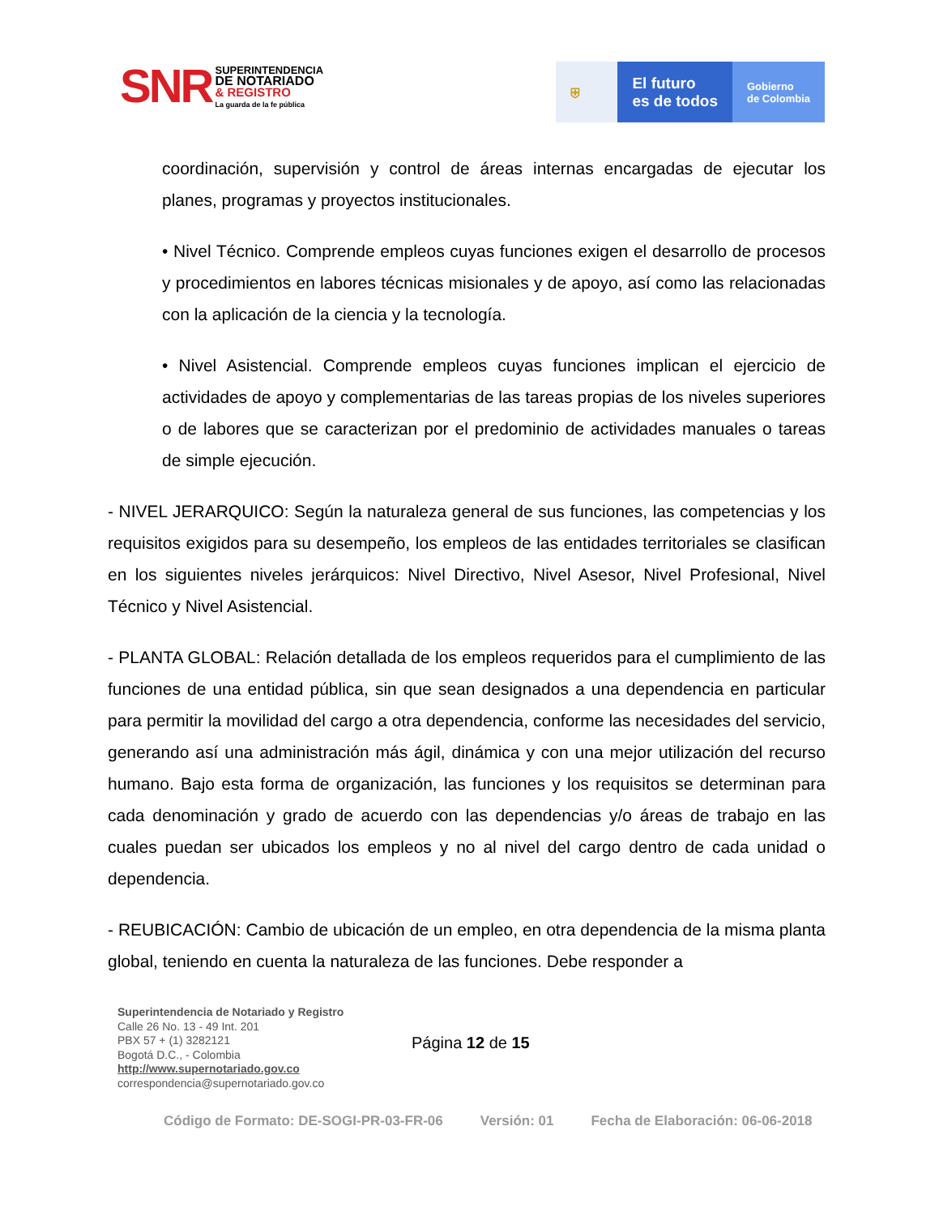SNR
SUPERINTENDENCIA
DE NOTARIADO
& REGISTRO
La guarda de la fe pública
⛨
El futuro
es de todos
Gobierno
de Colombia
coordinación, supervisión y control de áreas internas encargadas de ejecutar los planes, programas y proyectos institucionales.
• Nivel Técnico. Comprende empleos cuyas funciones exigen el desarrollo de procesos y procedimientos en labores técnicas misionales y de apoyo, así como las relacionadas con la aplicación de la ciencia y la tecnología.
• Nivel Asistencial. Comprende empleos cuyas funciones implican el ejercicio de actividades de apoyo y complementarias de las tareas propias de los niveles superiores o de labores que se caracterizan por el predominio de actividades manuales o tareas de simple ejecución.
- NIVEL JERARQUICO: Según la naturaleza general de sus funciones, las competencias y los requisitos exigidos para su desempeño, los empleos de las entidades territoriales se clasifican en los siguientes niveles jerárquicos: Nivel Directivo, Nivel Asesor, Nivel Profesional, Nivel Técnico y Nivel Asistencial.
- PLANTA GLOBAL: Relación detallada de los empleos requeridos para el cumplimiento de las funciones de una entidad pública, sin que sean designados a una dependencia en particular para permitir la movilidad del cargo a otra dependencia, conforme las necesidades del servicio, generando así una administración más ágil, dinámica y con una mejor utilización del recurso humano. Bajo esta forma de organización, las funciones y los requisitos se determinan para cada denominación y grado de acuerdo con las dependencias y/o áreas de trabajo en las cuales puedan ser ubicados los empleos y no al nivel del cargo dentro de cada unidad o dependencia.
- REUBICACIÓN: Cambio de ubicación de un empleo, en otra dependencia de la misma planta global, teniendo en cuenta la naturaleza de las funciones. Debe responder a
Superintendencia de Notariado y Registro
Calle 26 No. 13 - 49 Int. 201
PBX 57 + (1) 3282121
Bogotá D.C., - Colombia
http://www.supernotariado.gov.co
correspondencia@supernotariado.gov.co
Página 12 de 15
Código de Formato: DE-SOGI-PR-03-FR-06 Versión: 01 Fecha de Elaboración: 06-06-2018